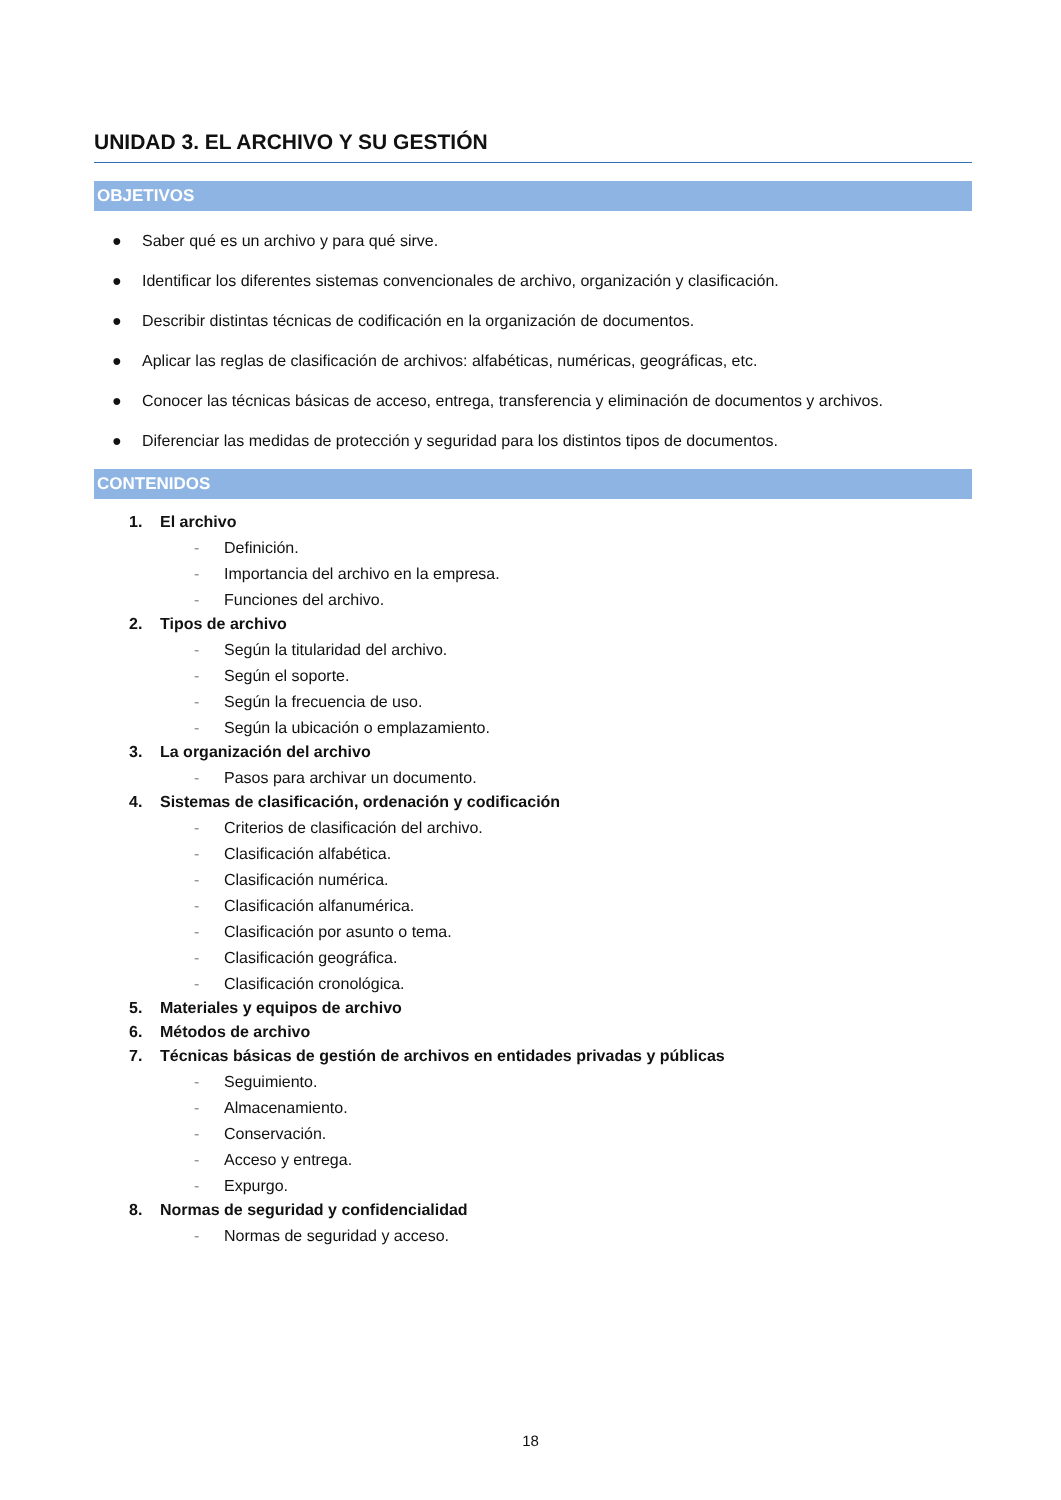UNIDAD 3. EL ARCHIVO Y SU GESTIÓN
OBJETIVOS
● Saber qué es un archivo y para qué sirve.
● Identificar los diferentes sistemas convencionales de archivo, organización y clasificación.
● Describir distintas técnicas de codificación en la organización de documentos.
● Aplicar las reglas de clasificación de archivos: alfabéticas, numéricas, geográficas, etc.
● Conocer las técnicas básicas de acceso, entrega, transferencia y eliminación de documentos y archivos.
● Diferenciar las medidas de protección y seguridad para los distintos tipos de documentos.
CONTENIDOS
1. El archivo
- Definición.
- Importancia del archivo en la empresa.
- Funciones del archivo.
2. Tipos de archivo
- Según la titularidad del archivo.
- Según el soporte.
- Según la frecuencia de uso.
- Según la ubicación o emplazamiento.
3. La organización del archivo
- Pasos para archivar un documento.
4. Sistemas de clasificación, ordenación y codificación
- Criterios de clasificación del archivo.
- Clasificación alfabética.
- Clasificación numérica.
- Clasificación alfanumérica.
- Clasificación por asunto o tema.
- Clasificación geográfica.
- Clasificación cronológica.
5. Materiales y equipos de archivo
6. Métodos de archivo
7. Técnicas básicas de gestión de archivos en entidades privadas y públicas
- Seguimiento.
- Almacenamiento.
- Conservación.
- Acceso y entrega.
- Expurgo.
8. Normas de seguridad y confidencialidad
- Normas de seguridad y acceso.
18